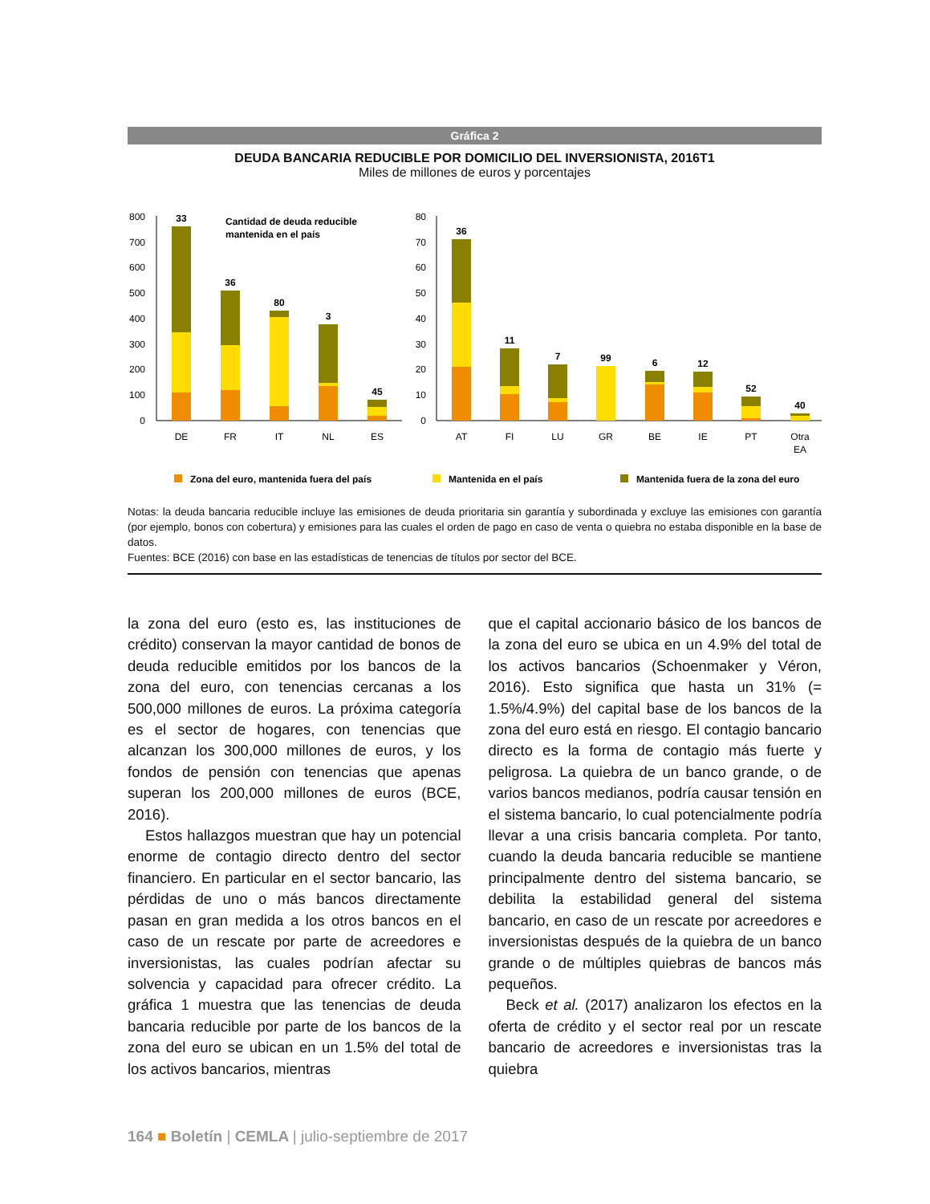Gráfica 2
DEUDA BANCARIA REDUCIBLE POR DOMICILIO DEL INVERSIONISTA, 2016T1
Miles de millones de euros y porcentajes
800
700
600
500
400
300
200
100
0
80
70
60
50
40
30
20
10
0
33
36
80
3
45
36
11
7
99
6
12
52
40
Cantidad de deuda reducible
mantenida en el país
DE
FR
IT
NL
ES
AT
FI
LU
GR
BE
IE
PT
Otra
EA
Zona del euro, mantenida fuera del país
Mantenida en el país
Mantenida fuera de la zona del euro
Notas: la deuda bancaria reducible incluye las emisiones de deuda prioritaria sin garantía y subordinada y excluye las emisiones con garantía (por ejemplo, bonos con cobertura) y emisiones para las cuales el orden de pago en caso de venta o quiebra no estaba disponible en la base de datos.
Fuentes: BCE (2016) con base en las estadísticas de tenencias de títulos por sector del BCE.
la zona del euro (esto es, las instituciones de crédito) conservan la mayor cantidad de bonos de deuda reducible emitidos por los bancos de la zona del euro, con tenencias cercanas a los 500,000 millones de euros. La próxima categoría es el sector de hogares, con tenencias que alcanzan los 300,000 millones de euros, y los fondos de pensión con tenencias que apenas superan los 200,000 millones de euros (BCE, 2016).
Estos hallazgos muestran que hay un potencial enorme de contagio directo dentro del sector financiero. En particular en el sector bancario, las pérdidas de uno o más bancos directamente pasan en gran medida a los otros bancos en el caso de un rescate por parte de acreedores e inversionistas, las cuales podrían afectar su solvencia y capacidad para ofrecer crédito. La gráfica 1 muestra que las tenencias de deuda bancaria reducible por parte de los bancos de la zona del euro se ubican en un 1.5% del total de los activos bancarios, mientras
que el capital accionario básico de los bancos de la zona del euro se ubica en un 4.9% del total de los activos bancarios (Schoenmaker y Véron, 2016). Esto significa que hasta un 31% (= 1.5%/4.9%) del capital base de los bancos de la zona del euro está en riesgo. El contagio bancario directo es la forma de contagio más fuerte y peligrosa. La quiebra de un banco grande, o de varios bancos medianos, podría causar tensión en el sistema bancario, lo cual potencialmente podría llevar a una crisis bancaria completa. Por tanto, cuando la deuda bancaria reducible se mantiene principalmente dentro del sistema bancario, se debilita la estabilidad general del sistema bancario, en caso de un rescate por acreedores e inversionistas después de la quiebra de un banco grande o de múltiples quiebras de bancos más pequeños.
Beck et al. (2017) analizaron los efectos en la oferta de crédito y el sector real por un rescate bancario de acreedores e inversionistas tras la quiebra
164 ■ Boletín | CEMLA | julio-septiembre de 2017